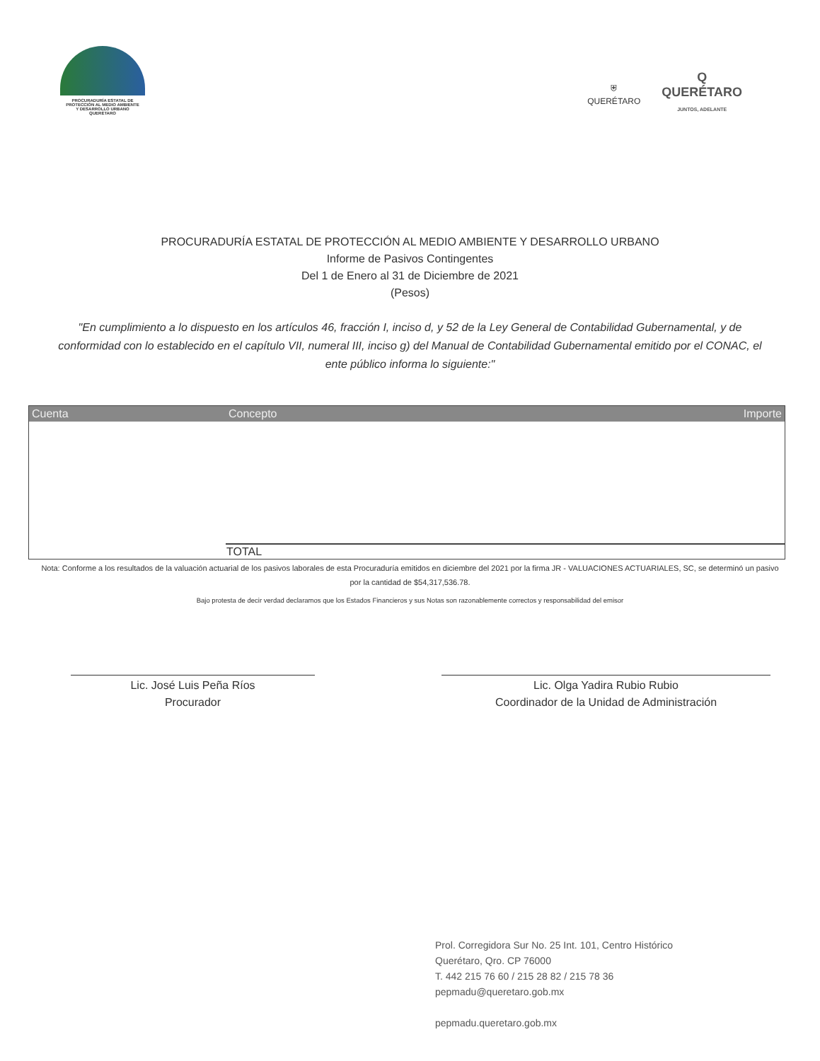PROCURADURÍA ESTATAL DE
PROTECCIÓN AL MEDIO AMBIENTE
Y DESARROLLO URBANO
QUERÉTARO
⛨
QUERÉTARO
Q
QUERÉTARO
JUNTOS, ADELANTE
PROCURADURÍA ESTATAL DE PROTECCIÓN AL MEDIO AMBIENTE Y DESARROLLO URBANO
Informe de Pasivos Contingentes
Del 1 de Enero al 31 de Diciembre de 2021
(Pesos)
"En cumplimiento a lo dispuesto en los artículos 46, fracción I, inciso d, y 52 de la Ley General de Contabilidad Gubernamental, y de conformidad con lo establecido en el capítulo VII, numeral III, inciso g) del Manual de Contabilidad Gubernamental emitido por el CONAC, el ente público informa lo siguiente:"
| Cuenta | Concepto | Importe |
| --- | --- | --- |
| | TOTAL | |
Nota: Conforme a los resultados de la valuación actuarial de los pasivos laborales de esta Procuraduría emitidos en diciembre del 2021 por la firma JR - VALUACIONES ACTUARIALES, SC, se determinó un pasivo por la cantidad de $54,317,536.78.
Bajo protesta de decir verdad declaramos que los Estados Financieros y sus Notas son razonablemente correctos y responsabilidad del emisor
Lic. José Luis Peña Ríos
Procurador
Lic. Olga Yadira Rubio Rubio
Coordinador de la Unidad de Administración
Prol. Corregidora Sur No. 25 Int. 101, Centro Histórico
Querétaro, Qro. CP 76000
T. 442 215 76 60 / 215 28 82 / 215 78 36
pepmadu@queretaro.gob.mx
pepmadu.queretaro.gob.mx